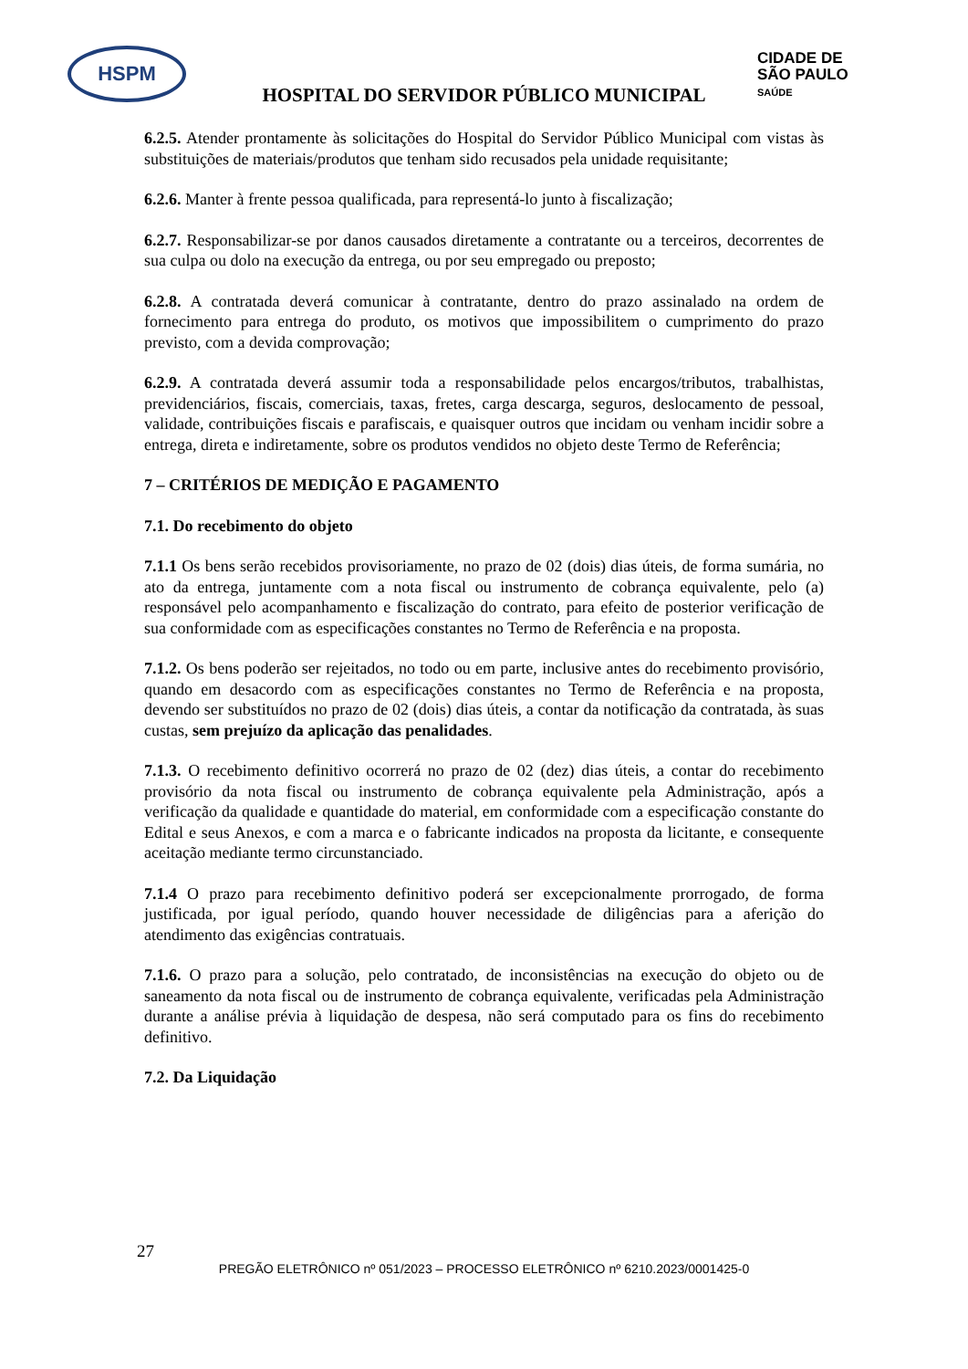HSPM
CIDADE DE
SÃO PAULO
SAÚDE
HOSPITAL DO SERVIDOR PÚBLICO MUNICIPAL
6.2.5. Atender prontamente às solicitações do Hospital do Servidor Público Municipal com vistas às substituições de materiais/produtos que tenham sido recusados pela unidade requisitante;
6.2.6. Manter à frente pessoa qualificada, para representá-lo junto à fiscalização;
6.2.7. Responsabilizar-se por danos causados diretamente a contratante ou a terceiros, decorrentes de sua culpa ou dolo na execução da entrega, ou por seu empregado ou preposto;
6.2.8. A contratada deverá comunicar à contratante, dentro do prazo assinalado na ordem de fornecimento para entrega do produto, os motivos que impossibilitem o cumprimento do prazo previsto, com a devida comprovação;
6.2.9. A contratada deverá assumir toda a responsabilidade pelos encargos/tributos, trabalhistas, previdenciários, fiscais, comerciais, taxas, fretes, carga descarga, seguros, deslocamento de pessoal, validade, contribuições fiscais e parafiscais, e quaisquer outros que incidam ou venham incidir sobre a entrega, direta e indiretamente, sobre os produtos vendidos no objeto deste Termo de Referência;
7 – CRITÉRIOS DE MEDIÇÃO E PAGAMENTO
7.1. Do recebimento do objeto
7.1.1 Os bens serão recebidos provisoriamente, no prazo de 02 (dois) dias úteis, de forma sumária, no ato da entrega, juntamente com a nota fiscal ou instrumento de cobrança equivalente, pelo (a) responsável pelo acompanhamento e fiscalização do contrato, para efeito de posterior verificação de sua conformidade com as especificações constantes no Termo de Referência e na proposta.
7.1.2. Os bens poderão ser rejeitados, no todo ou em parte, inclusive antes do recebimento provisório, quando em desacordo com as especificações constantes no Termo de Referência e na proposta, devendo ser substituídos no prazo de 02 (dois) dias úteis, a contar da notificação da contratada, às suas custas, sem prejuízo da aplicação das penalidades.
7.1.3. O recebimento definitivo ocorrerá no prazo de 02 (dez) dias úteis, a contar do recebimento provisório da nota fiscal ou instrumento de cobrança equivalente pela Administração, após a verificação da qualidade e quantidade do material, em conformidade com a especificação constante do Edital e seus Anexos, e com a marca e o fabricante indicados na proposta da licitante, e consequente aceitação mediante termo circunstanciado.
7.1.4 O prazo para recebimento definitivo poderá ser excepcionalmente prorrogado, de forma justificada, por igual período, quando houver necessidade de diligências para a aferição do atendimento das exigências contratuais.
7.1.6. O prazo para a solução, pelo contratado, de inconsistências na execução do objeto ou de saneamento da nota fiscal ou de instrumento de cobrança equivalente, verificadas pela Administração durante a análise prévia à liquidação de despesa, não será computado para os fins do recebimento definitivo.
7.2. Da Liquidação
27
PREGÃO ELETRÔNICO nº 051/2023 – PROCESSO ELETRÔNICO nº 6210.2023/0001425-0